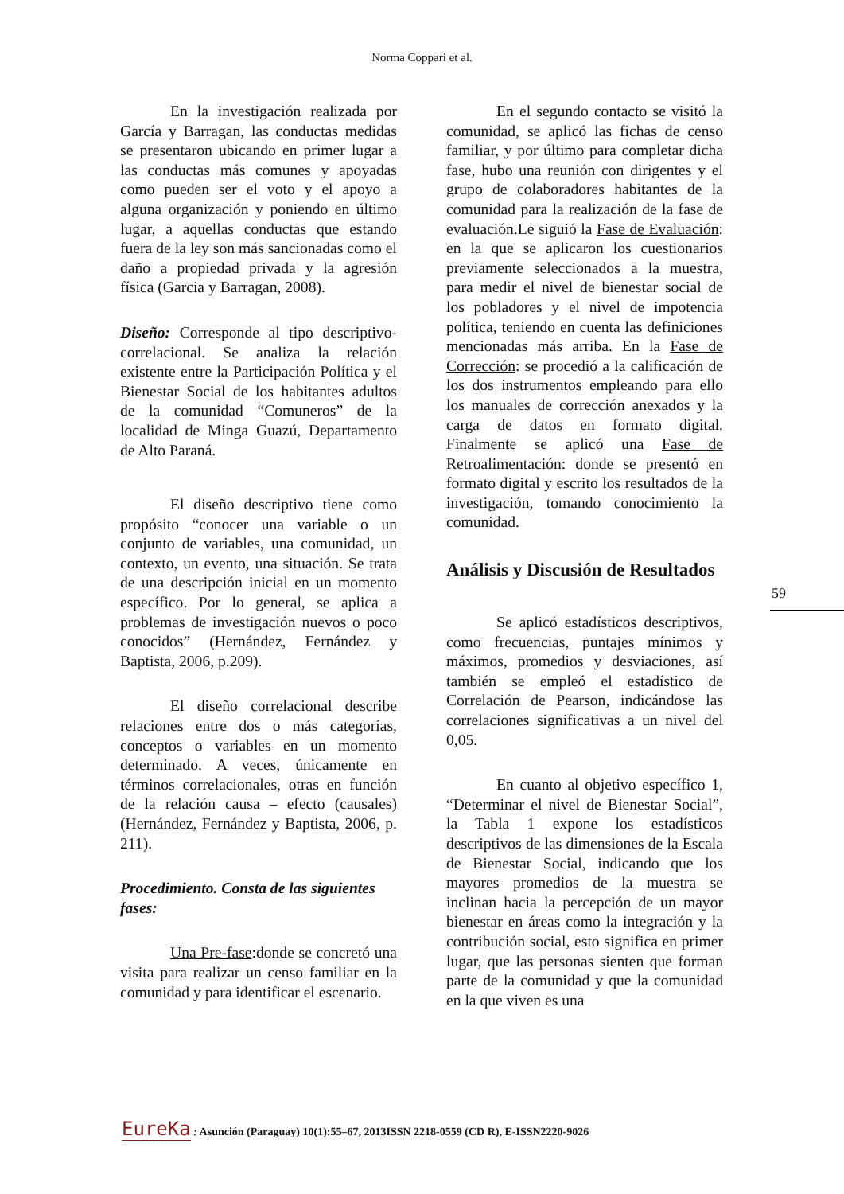Norma Coppari et al.
En la investigación realizada por García y Barragan, las conductas medidas se presentaron ubicando en primer lugar a las conductas más comunes y apoyadas como pueden ser el voto y el apoyo a alguna organización y poniendo en último lugar, a aquellas conductas que estando fuera de la ley son más sancionadas como el daño a propiedad privada y la agresión física (Garcia y Barragan, 2008).
Diseño: Corresponde al tipo descriptivo- correlacional. Se analiza la relación existente entre la Participación Política y el Bienestar Social de los habitantes adultos de la comunidad “Comuneros” de la localidad de Minga Guazú, Departamento de Alto Paraná.
El diseño descriptivo tiene como propósito “conocer una variable o un conjunto de variables, una comunidad, un contexto, un evento, una situación. Se trata de una descripción inicial en un momento específico. Por lo general, se aplica a problemas de investigación nuevos o poco conocidos” (Hernández, Fernández y Baptista, 2006, p.209).
El diseño correlacional describe relaciones entre dos o más categorías, conceptos o variables en un momento determinado. A veces, únicamente en términos correlacionales, otras en función de la relación causa – efecto (causales) (Hernández, Fernández y Baptista, 2006, p. 211).
Procedimiento. Consta de las siguientes fases:
Una Pre-fase:donde se concretó una visita para realizar un censo familiar en la comunidad y para identificar el escenario.
En el segundo contacto se visitó la comunidad, se aplicó las fichas de censo familiar, y por último para completar dicha fase, hubo una reunión con dirigentes y el grupo de colaboradores habitantes de la comunidad para la realización de la fase de evaluación.Le siguió la Fase de Evaluación: en la que se aplicaron los cuestionarios previamente seleccionados a la muestra, para medir el nivel de bienestar social de los pobladores y el nivel de impotencia política, teniendo en cuenta las definiciones mencionadas más arriba. En la Fase de Corrección: se procedió a la calificación de los dos instrumentos empleando para ello los manuales de corrección anexados y la carga de datos en formato digital. Finalmente se aplicó una Fase de Retroalimentación: donde se presentó en formato digital y escrito los resultados de la investigación, tomando conocimiento la comunidad.
Análisis y Discusión de Resultados
Se aplicó estadísticos descriptivos, como frecuencias, puntajes mínimos y máximos, promedios y desviaciones, así también se empleó el estadístico de Correlación de Pearson, indicándose las correlaciones significativas a un nivel del 0,05.
En cuanto al objetivo específico 1, “Determinar el nivel de Bienestar Social”, la Tabla 1 expone los estadísticos descriptivos de las dimensiones de la Escala de Bienestar Social, indicando que los mayores promedios de la muestra se inclinan hacia la percepción de un mayor bienestar en áreas como la integración y la contribución social, esto significa en primer lugar, que las personas sienten que forman parte de la comunidad y que la comunidad en la que viven es una
59
EureKa : Asunción (Paraguay) 10(1):55–67, 2013ISSN 2218-0559 (CD R), E-ISSN2220-9026